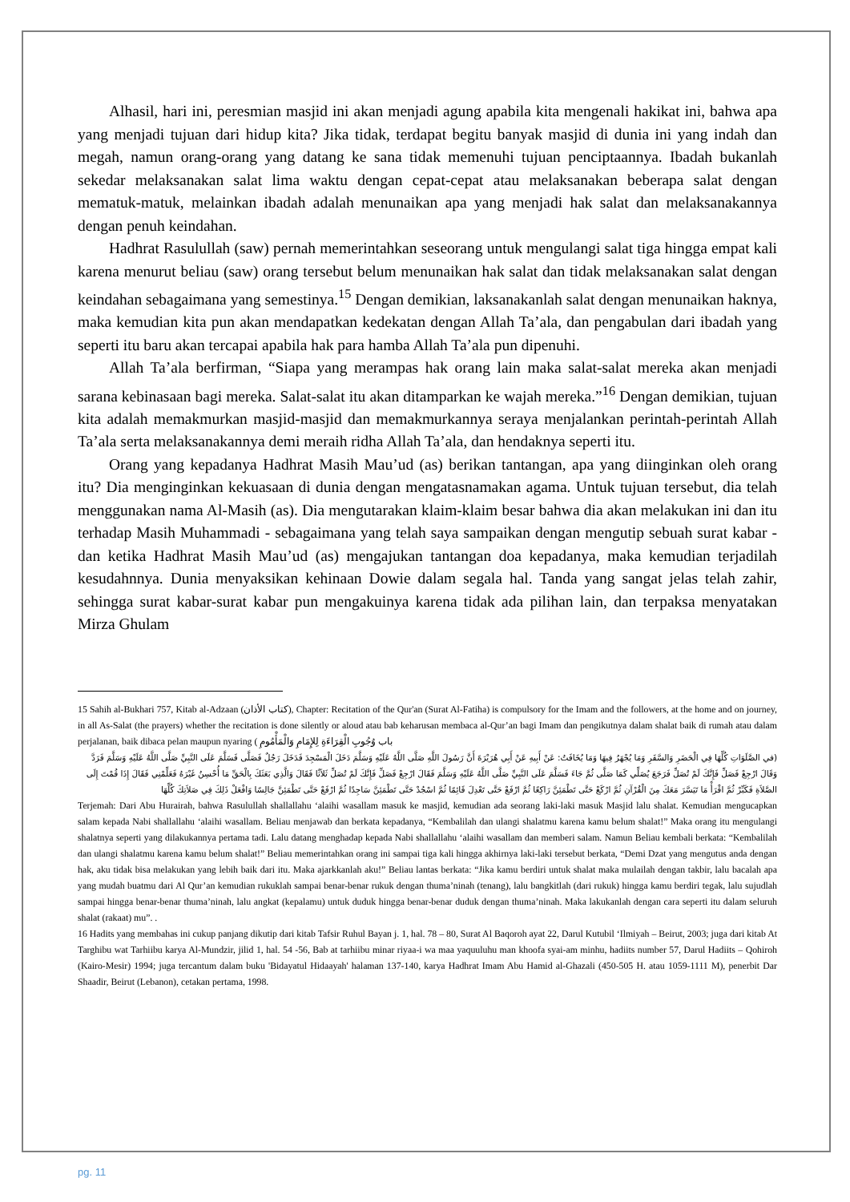Alhasil, hari ini, peresmian masjid ini akan menjadi agung apabila kita mengenali hakikat ini, bahwa apa yang menjadi tujuan dari hidup kita? Jika tidak, terdapat begitu banyak masjid di dunia ini yang indah dan megah, namun orang-orang yang datang ke sana tidak memenuhi tujuan penciptaannya. Ibadah bukanlah sekedar melaksanakan salat lima waktu dengan cepat-cepat atau melaksanakan beberapa salat dengan mematuk-matuk, melainkan ibadah adalah menunaikan apa yang menjadi hak salat dan melaksanakannya dengan penuh keindahan.
Hadhrat Rasulullah (saw) pernah memerintahkan seseorang untuk mengulangi salat tiga hingga empat kali karena menurut beliau (saw) orang tersebut belum menunaikan hak salat dan tidak melaksanakan salat dengan keindahan sebagaimana yang semestinya.<sup>15</sup> Dengan demikian, laksanakanlah salat dengan menunaikan haknya, maka kemudian kita pun akan mendapatkan kedekatan dengan Allah Ta’ala, dan pengabulan dari ibadah yang seperti itu baru akan tercapai apabila hak para hamba Allah Ta’ala pun dipenuhi.
Allah Ta’ala berfirman, “Siapa yang merampas hak orang lain maka salat-salat mereka akan menjadi sarana kebinasaan bagi mereka. Salat-salat itu akan ditamparkan ke wajah mereka.”<sup>16</sup> Dengan demikian, tujuan kita adalah memakmurkan masjid-masjid dan memakmurkannya seraya menjalankan perintah-perintah Allah Ta’ala serta melaksanakannya demi meraih ridha Allah Ta’ala, dan hendaknya seperti itu.
Orang yang kepadanya Hadhrat Masih Mau’ud (as) berikan tantangan, apa yang diinginkan oleh orang itu? Dia menginginkan kekuasaan di dunia dengan mengatasnamakan agama. Untuk tujuan tersebut, dia telah menggunakan nama Al-Masih (as). Dia mengutarakan klaim-klaim besar bahwa dia akan melakukan ini dan itu terhadap Masih Muhammadi - sebagaimana yang telah saya sampaikan dengan mengutip sebuah surat kabar - dan ketika Hadhrat Masih Mau’ud (as) mengajukan tantangan doa kepadanya, maka kemudian terjadilah kesudahnnya. Dunia menyaksikan kehinaan Dowie dalam segala hal. Tanda yang sangat jelas telah zahir, sehingga surat kabar-surat kabar pun mengakuinya karena tidak ada pilihan lain, dan terpaksa menyatakan Mirza Ghulam
15 Sahih al-Bukhari 757, Kitab al-Adzaan (كتاب الأذان), Chapter: Recitation of the Qur'an (Surat Al-Fatiha) is compulsory for the Imam and the followers, at the home and on journey, in all As-Salat (the prayers) whether the recitation is done silently or aloud atau bab keharusan membaca al-Qur’an bagi Imam dan pengikutnya dalam shalat baik di rumah atau dalam perjalanan, baik dibaca pelan maupun nyaring ( باب وُجُوبِ الْقِرَاءَةِ لِلإِمَامِ وَالْمَأْمُومِ
(في الصَّلَوَاتِ كُلِّهَا فِي الْحَضَرِ وَالسَّفَرِ وَمَا يُجْهَرُ فِيهَا وَمَا يُخَافَتُ: عَنْ أَبِيهِ عَنْ أَبِي هُرَيْرَةَ أَنَّ رَسُولَ اللَّهِ صَلَّى اللَّهُ عَلَيْهِ وَسَلَّمَ دَخَلَ الْمَسْجِدَ فَدَخَلَ رَجُلٌ فَصَلَّى فَسَلَّمَ عَلَى النَّبِيِّ صَلَّى اللَّهُ عَلَيْهِ وَسَلَّمَ فَرَدَّ وَقَالَ ارْجِعْ فَصَلِّ فَإِنَّكَ لَمْ تُصَلِّ فَرَجَعَ يُصَلِّي كَمَا صَلَّى ثُمَّ جَاءَ فَسَلَّمَ عَلَى النَّبِيِّ صَلَّى اللَّهُ عَلَيْهِ وَسَلَّمَ فَقَالَ ارْجِعْ فَصَلِّ فَإِنَّكَ لَمْ تُصَلِّ ثَلاَثًا فَقَالَ وَالَّذِي بَعَثَكَ بِالْحَقِّ مَا أُحْسِنُ غَيْرَهُ فَعَلِّمْنِي فَقَالَ إِذَا قُمْتَ إِلَى الصَّلاَةِ فَكَبِّرْ ثُمَّ اقْرَأْ مَا تَيَسَّرَ مَعَكَ مِنَ الْقُرْآنِ ثُمَّ ارْكَعْ حَتَّى تَطْمَئِنَّ رَاكِعًا ثُمَّ ارْفَعْ حَتَّى تَعْدِلَ قَائِمًا ثُمَّ اسْجُدْ حَتَّى تَطْمَئِنَّ سَاجِدًا ثُمَّ ارْفَعْ حَتَّى تَطْمَئِنَّ جَالِسًا وَافْعَلْ ذَلِكَ فِي صَلاَتِكَ كُلِّهَا
Terjemah: Dari Abu Hurairah, bahwa Rasulullah shallallahu ‘alaihi wasallam masuk ke masjid, kemudian ada seorang laki-laki masuk Masjid lalu shalat. Kemudian mengucapkan salam kepada Nabi shallallahu ‘alaihi wasallam. Beliau menjawab dan berkata kepadanya, “Kembalilah dan ulangi shalatmu karena kamu belum shalat!” Maka orang itu mengulangi shalatnya seperti yang dilakukannya pertama tadi. Lalu datang menghadap kepada Nabi shallallahu ‘alaihi wasallam dan memberi salam. Namun Beliau kembali berkata: “Kembalilah dan ulangi shalatmu karena kamu belum shalat!” Beliau memerintahkan orang ini sampai tiga kali hingga akhirnya laki-laki tersebut berkata, “Demi Dzat yang mengutus anda dengan hak, aku tidak bisa melakukan yang lebih baik dari itu. Maka ajarkkanlah aku!” Beliau lantas berkata: “Jika kamu berdiri untuk shalat maka mulailah dengan takbir, lalu bacalah apa yang mudah buatmu dari Al Qur’an kemudian rukuklah sampai benar-benar rukuk dengan thuma’ninah (tenang), lalu bangkitlah (dari rukuk) hingga kamu berdiri tegak, lalu sujudlah sampai hingga benar-benar thuma’ninah, lalu angkat (kepalamu) untuk duduk hingga benar-benar duduk dengan thuma’ninah. Maka lakukanlah dengan cara seperti itu dalam seluruh shalat (rakaat) mu”. .
16 Hadits yang membahas ini cukup panjang dikutip dari kitab Tafsir Ruhul Bayan j. 1, hal. 78 – 80, Surat Al Baqoroh ayat 22, Darul Kutubil ‘Ilmiyah – Beirut, 2003; juga dari kitab At Targhibu wat Tarhiibu karya Al-Mundzir, jilid 1, hal. 54 -56, Bab at tarhiibu minar riyaa-i wa maa yaquuluhu man khoofa syai-am minhu, hadiits number 57, Darul Hadiits – Qohiroh (Kairo-Mesir) 1994; juga tercantum dalam buku 'Bidayatul Hidaayah' halaman 137-140, karya Hadhrat Imam Abu Hamid al-Ghazali (450-505 H. atau 1059-1111 M), penerbit Dar Shaadir, Beirut (Lebanon), cetakan pertama, 1998.
pg. 11